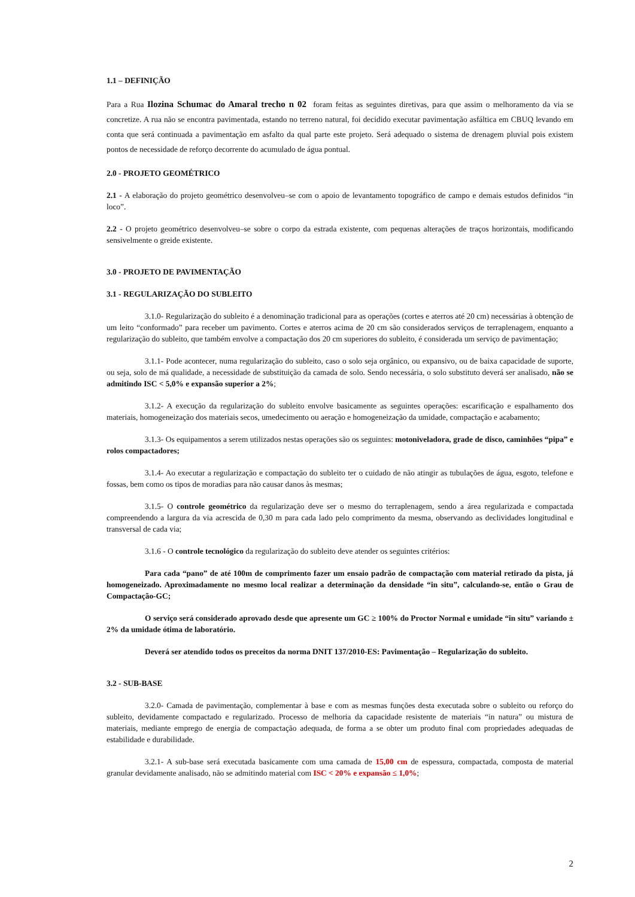1.1 – DEFINIÇÃO
Para a Rua Ilozina Schumac do Amaral trecho n 02 foram feitas as seguintes diretivas, para que assim o melhoramento da via se concretize. A rua não se encontra pavimentada, estando no terreno natural, foi decidido executar pavimentação asfáltica em CBUQ levando em conta que será continuada a pavimentação em asfalto da qual parte este projeto. Será adequado o sistema de drenagem pluvial pois existem pontos de necessidade de reforço decorrente do acumulado de água pontual.
2.0 - PROJETO GEOMÉTRICO
2.1 - A elaboração do projeto geométrico desenvolveu–se com o apoio de levantamento topográfico de campo e demais estudos definidos “in loco”.
2.2 - O projeto geométrico desenvolveu–se sobre o corpo da estrada existente, com pequenas alterações de traços horizontais, modificando sensivelmente o greide existente.
3.0 - PROJETO DE PAVIMENTAÇÃO
3.1 - REGULARIZAÇÃO DO SUBLEITO
3.1.0- Regularização do subleito é a denominação tradicional para as operações (cortes e aterros até 20 cm) necessárias à obtenção de um leito “conformado” para receber um pavimento. Cortes e aterros acima de 20 cm são considerados serviços de terraplenagem, enquanto a regularização do subleito, que também envolve a compactação dos 20 cm superiores do subleito, é considerada um serviço de pavimentação;
3.1.1- Pode acontecer, numa regularização do subleito, caso o solo seja orgânico, ou expansivo, ou de baixa capacidade de suporte, ou seja, solo de má qualidade, a necessidade de substituição da camada de solo. Sendo necessária, o solo substituto deverá ser analisado, não se admitindo ISC < 5,0% e expansão superior a 2%;
3.1.2- A execução da regularização do subleito envolve basicamente as seguintes operações: escarificação e espalhamento dos materiais, homogeneização dos materiais secos, umedecimento ou aeração e homogeneização da umidade, compactação e acabamento;
3.1.3- Os equipamentos a serem utilizados nestas operações são os seguintes: motoniveladora, grade de disco, caminhões “pipa” e rolos compactadores;
3.1.4- Ao executar a regularização e compactação do subleito ter o cuidado de não atingir as tubulações de água, esgoto, telefone e fossas, bem como os tipos de moradias para não causar danos às mesmas;
3.1.5- O controle geométrico da regularização deve ser o mesmo do terraplenagem, sendo a área regularizada e compactada compreendendo a largura da via acrescida de 0,30 m para cada lado pelo comprimento da mesma, observando as declividades longitudinal e transversal de cada via;
3.1.6 - O controle tecnológico da regularização do subleito deve atender os seguintes critérios:
Para cada “pano” de até 100m de comprimento fazer um ensaio padrão de compactação com material retirado da pista, já homogeneizado. Aproximadamente no mesmo local realizar a determinação da densidade “in situ”, calculando-se, então o Grau de Compactação-GC;
O serviço será considerado aprovado desde que apresente um GC ≥ 100% do Proctor Normal e umidade “in situ” variando ± 2% da umidade ótima de laboratório.
Deverá ser atendido todos os preceitos da norma DNIT 137/2010-ES: Pavimentação – Regularização do subleito.
3.2 - SUB-BASE
3.2.0- Camada de pavimentação, complementar à base e com as mesmas funções desta executada sobre o subleito ou reforço do subleito, devidamente compactado e regularizado. Processo de melhoria da capacidade resistente de materiais “in natura” ou mistura de materiais, mediante emprego de energia de compactação adequada, de forma a se obter um produto final com propriedades adequadas de estabilidade e durabilidade.
3.2.1- A sub-base será executada basicamente com uma camada de 15,00 cm de espessura, compactada, composta de material granular devidamente analisado, não se admitindo material com ISC < 20% e expansão ≤ 1,0%;
2